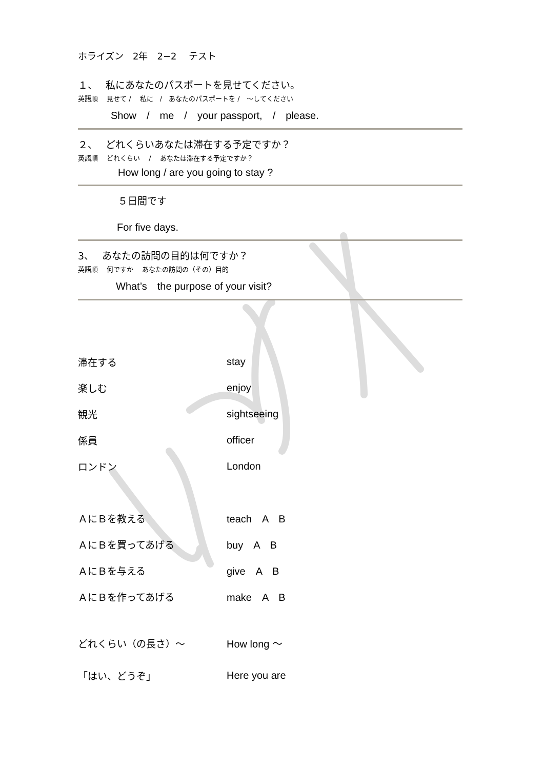ホライズン　2年　2−2　 テスト
１、　 私にあなたのパスポートを見せてください。
英語順　 見せて /　 私に　/　あなたのパスポートを /　〜してください
Show　/　me　/　your passport,　/　please.
２、　 どれくらいあなたは滞在する予定ですか？
英語順　 どれくらい　 /　 あなたは滞在する予定ですか？
How long / are you going to stay ?
５日間です
For five days.
3、　 あなたの訪問の目的は何ですか？
英語順　 何ですか　 あなたの訪問の（その）目的
What’s　the purpose of your visit?
滞在する stay
楽しむ enjoy
観光 sightseeing
係員 officer
ロンドン London
ＡにＢを教える teach　A　B
ＡにＢを買ってあげる buy　A　B
ＡにＢを与える give　A　B
ＡにＢを作ってあげる make　A　B
どれくらい（の長さ）〜 How long 〜
「はい、どうぞ」 Here you are